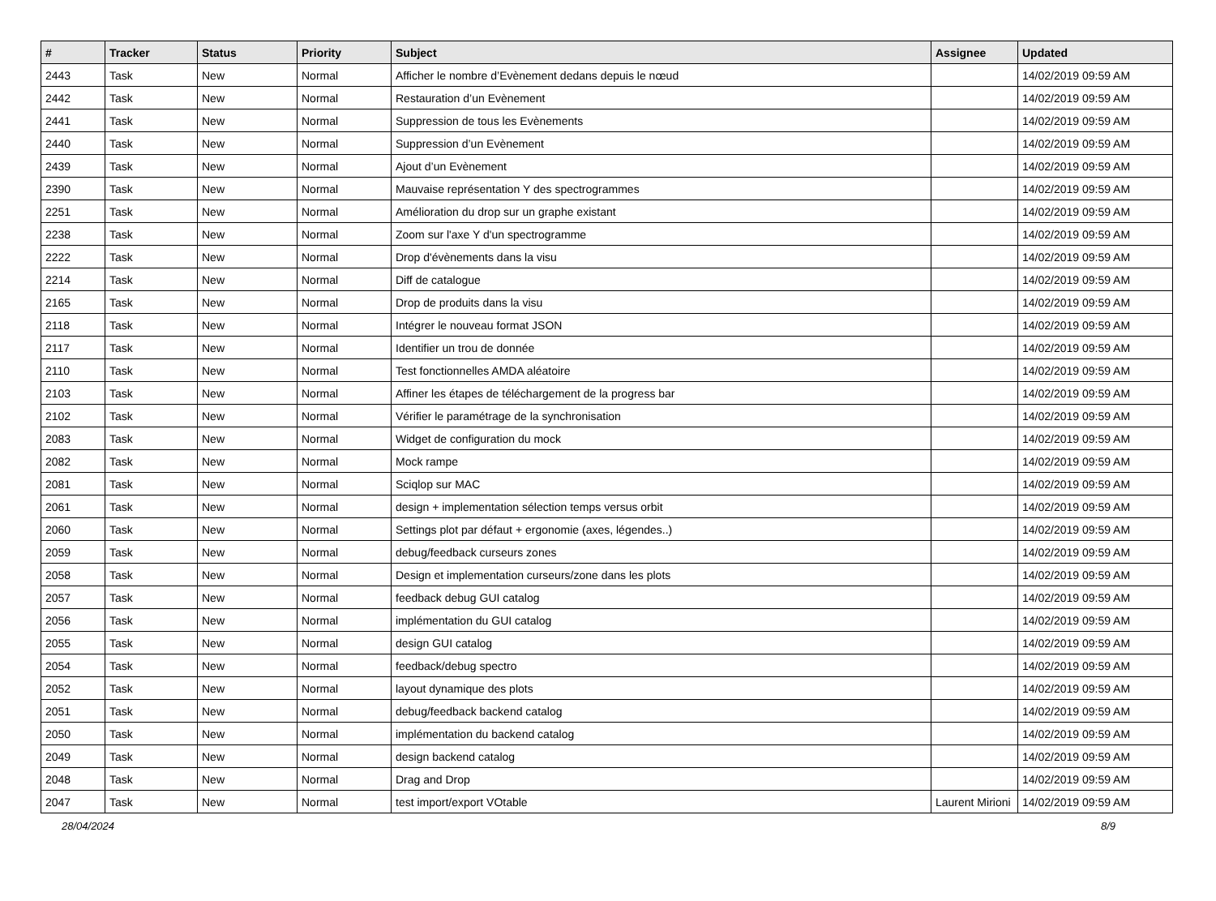| # | Tracker | Status | Priority | Subject | Assignee | Updated |
| --- | --- | --- | --- | --- | --- | --- |
| 2443 | Task | New | Normal | Afficher le nombre d’Evènement dedans depuis le nœud | | 14/02/2019 09:59 AM |
| 2442 | Task | New | Normal | Restauration d’un Evènement | | 14/02/2019 09:59 AM |
| 2441 | Task | New | Normal | Suppression de tous les Evènements | | 14/02/2019 09:59 AM |
| 2440 | Task | New | Normal | Suppression d’un Evènement | | 14/02/2019 09:59 AM |
| 2439 | Task | New | Normal | Ajout d’un Evènement | | 14/02/2019 09:59 AM |
| 2390 | Task | New | Normal | Mauvaise représentation Y des spectrogrammes | | 14/02/2019 09:59 AM |
| 2251 | Task | New | Normal | Amélioration du drop sur un graphe existant | | 14/02/2019 09:59 AM |
| 2238 | Task | New | Normal | Zoom sur l'axe Y d'un spectrogramme | | 14/02/2019 09:59 AM |
| 2222 | Task | New | Normal | Drop d'évènements dans la visu | | 14/02/2019 09:59 AM |
| 2214 | Task | New | Normal | Diff de catalogue | | 14/02/2019 09:59 AM |
| 2165 | Task | New | Normal | Drop de produits dans la visu | | 14/02/2019 09:59 AM |
| 2118 | Task | New | Normal | Intégrer le nouveau format JSON | | 14/02/2019 09:59 AM |
| 2117 | Task | New | Normal | Identifier un trou de donnée | | 14/02/2019 09:59 AM |
| 2110 | Task | New | Normal | Test fonctionnelles AMDA aléatoire | | 14/02/2019 09:59 AM |
| 2103 | Task | New | Normal | Affiner les étapes de téléchargement de la progress bar | | 14/02/2019 09:59 AM |
| 2102 | Task | New | Normal | Vérifier le paramétrage de la synchronisation | | 14/02/2019 09:59 AM |
| 2083 | Task | New | Normal | Widget de configuration du mock | | 14/02/2019 09:59 AM |
| 2082 | Task | New | Normal | Mock rampe | | 14/02/2019 09:59 AM |
| 2081 | Task | New | Normal | Sciqlop sur MAC | | 14/02/2019 09:59 AM |
| 2061 | Task | New | Normal | design + implementation sélection temps versus orbit | | 14/02/2019 09:59 AM |
| 2060 | Task | New | Normal | Settings plot par défaut + ergonomie (axes, légendes..) | | 14/02/2019 09:59 AM |
| 2059 | Task | New | Normal | debug/feedback curseurs zones | | 14/02/2019 09:59 AM |
| 2058 | Task | New | Normal | Design et implementation curseurs/zone dans les plots | | 14/02/2019 09:59 AM |
| 2057 | Task | New | Normal | feedback debug GUI catalog | | 14/02/2019 09:59 AM |
| 2056 | Task | New | Normal | implémentation du GUI catalog | | 14/02/2019 09:59 AM |
| 2055 | Task | New | Normal | design GUI catalog | | 14/02/2019 09:59 AM |
| 2054 | Task | New | Normal | feedback/debug spectro | | 14/02/2019 09:59 AM |
| 2052 | Task | New | Normal | layout dynamique des plots | | 14/02/2019 09:59 AM |
| 2051 | Task | New | Normal | debug/feedback backend catalog | | 14/02/2019 09:59 AM |
| 2050 | Task | New | Normal | implémentation du backend catalog | | 14/02/2019 09:59 AM |
| 2049 | Task | New | Normal | design backend catalog | | 14/02/2019 09:59 AM |
| 2048 | Task | New | Normal | Drag and Drop | | 14/02/2019 09:59 AM |
| 2047 | Task | New | Normal | test import/export VOtable | Laurent Mirioni | 14/02/2019 09:59 AM |
28/04/2024 8/9